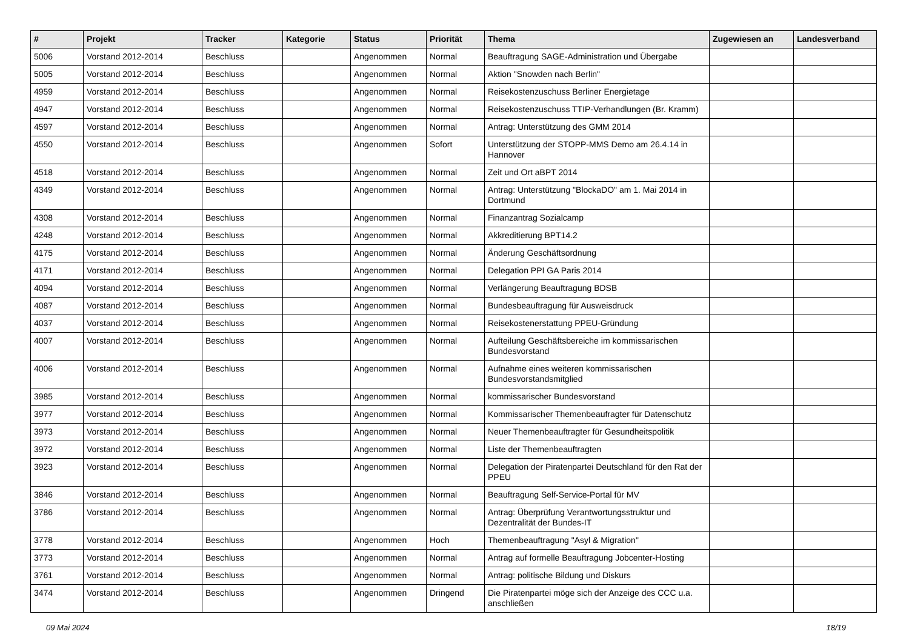| # | Projekt | Tracker | Kategorie | Status | Priorität | Thema | Zugewiesen an | Landesverband |
| --- | --- | --- | --- | --- | --- | --- | --- | --- |
| 5006 | Vorstand 2012-2014 | Beschluss | | Angenommen | Normal | Beauftragung SAGE-Administration und Übergabe | | |
| 5005 | Vorstand 2012-2014 | Beschluss | | Angenommen | Normal | Aktion "Snowden nach Berlin" | | |
| 4959 | Vorstand 2012-2014 | Beschluss | | Angenommen | Normal | Reisekostenzuschuss Berliner Energietage | | |
| 4947 | Vorstand 2012-2014 | Beschluss | | Angenommen | Normal | Reisekostenzuschuss TTIP-Verhandlungen (Br. Kramm) | | |
| 4597 | Vorstand 2012-2014 | Beschluss | | Angenommen | Normal | Antrag: Unterstützung des GMM 2014 | | |
| 4550 | Vorstand 2012-2014 | Beschluss | | Angenommen | Sofort | Unterstützung der STOPP-MMS Demo am 26.4.14 in Hannover | | |
| 4518 | Vorstand 2012-2014 | Beschluss | | Angenommen | Normal | Zeit und Ort aBPT 2014 | | |
| 4349 | Vorstand 2012-2014 | Beschluss | | Angenommen | Normal | Antrag: Unterstützung "BlockaDO" am 1. Mai 2014 in Dortmund | | |
| 4308 | Vorstand 2012-2014 | Beschluss | | Angenommen | Normal | Finanzantrag Sozialcamp | | |
| 4248 | Vorstand 2012-2014 | Beschluss | | Angenommen | Normal | Akkreditierung BPT14.2 | | |
| 4175 | Vorstand 2012-2014 | Beschluss | | Angenommen | Normal | Änderung Geschäftsordnung | | |
| 4171 | Vorstand 2012-2014 | Beschluss | | Angenommen | Normal | Delegation PPI GA Paris 2014 | | |
| 4094 | Vorstand 2012-2014 | Beschluss | | Angenommen | Normal | Verlängerung Beauftragung BDSB | | |
| 4087 | Vorstand 2012-2014 | Beschluss | | Angenommen | Normal | Bundesbeauftragung für Ausweisdruck | | |
| 4037 | Vorstand 2012-2014 | Beschluss | | Angenommen | Normal | Reisekostenerstattung PPEU-Gründung | | |
| 4007 | Vorstand 2012-2014 | Beschluss | | Angenommen | Normal | Aufteilung Geschäftsbereiche im kommissarischen Bundesvorstand | | |
| 4006 | Vorstand 2012-2014 | Beschluss | | Angenommen | Normal | Aufnahme eines weiteren kommissarischen Bundesvorstandsmitglied | | |
| 3985 | Vorstand 2012-2014 | Beschluss | | Angenommen | Normal | kommissarischer Bundesvorstand | | |
| 3977 | Vorstand 2012-2014 | Beschluss | | Angenommen | Normal | Kommissarischer Themenbeaufragter für Datenschutz | | |
| 3973 | Vorstand 2012-2014 | Beschluss | | Angenommen | Normal | Neuer Themenbeauftragter für Gesundheitspolitik | | |
| 3972 | Vorstand 2012-2014 | Beschluss | | Angenommen | Normal | Liste der Themenbeauftragten | | |
| 3923 | Vorstand 2012-2014 | Beschluss | | Angenommen | Normal | Delegation der Piratenpartei Deutschland für den Rat der PPEU | | |
| 3846 | Vorstand 2012-2014 | Beschluss | | Angenommen | Normal | Beauftragung Self-Service-Portal für MV | | |
| 3786 | Vorstand 2012-2014 | Beschluss | | Angenommen | Normal | Antrag: Überprüfung Verantwortungsstruktur und Dezentralität der Bundes-IT | | |
| 3778 | Vorstand 2012-2014 | Beschluss | | Angenommen | Hoch | Themenbeauftragung "Asyl & Migration" | | |
| 3773 | Vorstand 2012-2014 | Beschluss | | Angenommen | Normal | Antrag auf formelle Beauftragung Jobcenter-Hosting | | |
| 3761 | Vorstand 2012-2014 | Beschluss | | Angenommen | Normal | Antrag: politische Bildung und Diskurs | | |
| 3474 | Vorstand 2012-2014 | Beschluss | | Angenommen | Dringend | Die Piratenpartei möge sich der Anzeige des CCC u.a. anschließen | | |
09 Mai 2024 18/19